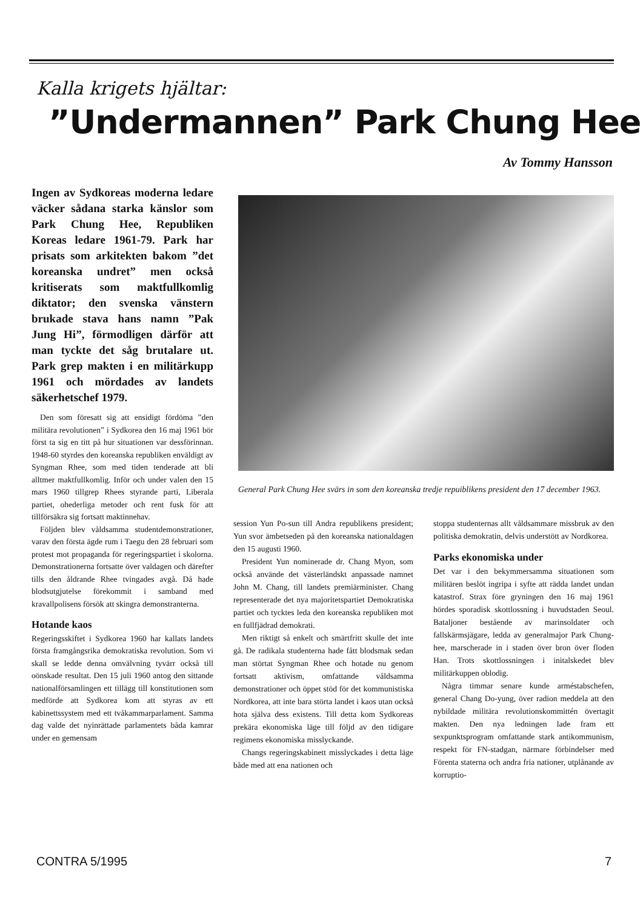Kalla krigets hjältar:
”Undermannen” Park Chung Hee
Av Tommy Hansson
Ingen av Sydkoreas moderna ledare väcker sådana starka känslor som Park Chung Hee, Republiken Koreas ledare 1961-79. Park har prisats som arkitekten bakom ”det koreanska undret” men också kritiserats som maktfullkomlig diktator; den svenska vänstern brukade stava hans namn ”Pak Jung Hi”, förmodligen därför att man tyckte det såg brutalare ut. Park grep makten i en militärkupp 1961 och mördades av landets säkerhetschef 1979.
Den som föresatt sig att ensidigt fördöma ”den militära revolutionen” i Sydkorea den 16 maj 1961 bör först ta sig en titt på hur situationen var dessförinnan. 1948-60 styrdes den koreanska republiken enväldigt av Syngman Rhee, som med tiden tenderade att bli alltmer maktfullkomlig. Inför och under valen den 15 mars 1960 tillgrep Rhees styrande parti, Liberala partiet, ohederliga metoder och rent fusk för att tillförsäkra sig fortsatt maktinnehav.
Följden blev våldsamma studentdemonstrationer, varav den första ägde rum i Taegu den 28 februari som protest mot propaganda för regeringspartiet i skolorna. Demonstrationerna fortsatte över valdagen och därefter tills den åldrande Rhee tvingades avgå. Då hade blodsutgjutelse förekommit i samband med kravallpolisens försök att skingra demonstranterna.
Hotande kaos
Regeringsskiftet i Sydkorea 1960 har kallats landets första framgångsrika demokratiska revolution. Som vi skall se ledde denna omvälvning tyvärr också till oönskade resultat. Den 15 juli 1960 antog den sittande nationalförsamlingen ett tillägg till konstitutionen som medförde att Sydkorea kom att styras av ett kabinettssystem med ett tvåkammarparlament. Samma dag valde det nyinrättade parlamentets båda kamrar under en gemensam
General Park Chung Hee svärs in som den koreanska tredje repuiblikens president den 17 december 1963.
session Yun Po-sun till Andra republikens president; Yun svor ämbetseden på den koreanska nationaldagen den 15 augusti 1960.
President Yun nominerade dr. Chang Myon, som också använde det västerländskt anpassade namnet John M. Chang, till landets premiärminister. Chang representerade det nya majoritetspartiet Demokratiska partiet och tycktes leda den koreanska republiken mot en fullfjädrad demokrati.
Men riktigt så enkelt och smärtfritt skulle det inte gå. De radikala studenterna hade fått blodsmak sedan man störtat Syngman Rhee och hotade nu genom fortsatt aktivism, omfattande våldsamma demonstrationer och öppet stöd för det kommunistiska Nordkorea, att inte bara störta landet i kaos utan också hota själva dess existens. Till detta kom Sydkoreas prekära ekonomiska läge till följd av den tidigare regimens ekonomiska misslyckande.
Changs regeringskabinett misslyckades i detta läge både med att ena nationen och
stoppa studenternas allt våldsammare missbruk av den politiska demokratin, delvis understött av Nordkorea.
Parks ekonomiska under
Det var i den bekymmersamma situationen som militären beslöt ingripa i syfte att rädda landet undan katastrof. Strax före gryningen den 16 maj 1961 hördes sporadisk skottlossning i huvudstaden Seoul. Bataljoner bestående av marinsoldater och fallskärmsjägare, ledda av generalmajor Park Chung-hee, marscherade in i staden över bron över floden Han. Trots skottlossningen i initalskedet blev militärkuppen oblodig.
Några timmar senare kunde arméstabschefen, general Chang Do-yung, över radion meddela att den nybildade militära revolutionskommittén övertagit makten. Den nya ledningen lade fram ett sexpunktsprogram omfattande stark antikommunism, respekt för FN-stadgan, närmare förbindelser med Förenta staterna och andra fria nationer, utplånande av korruptio-
CONTRA 5/1995 7